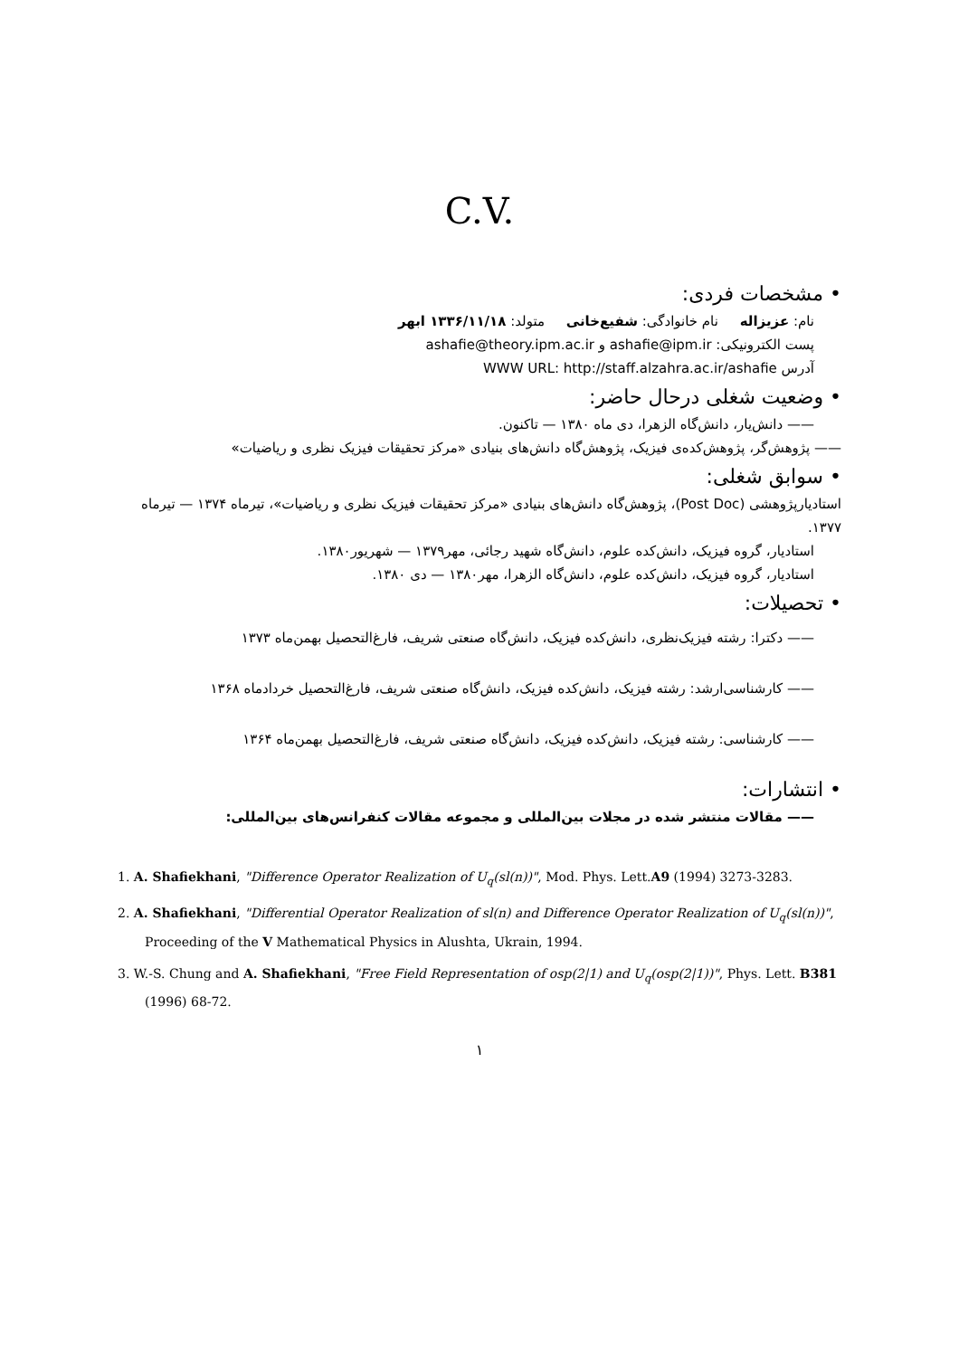C.V.
• مشخصات فردی:
نام: عزیزاله نام خانوادگی: شفیع‌خانی متولد: ۱۳۳۶/۱۱/۱۸ ابهر
پست الکترونیکی: ashafie@ipm.ir و ashafie@theory.ipm.ac.ir
آدرس WWW URL: http://staff.alzahra.ac.ir/ashafie
• وضعیت شغلی درحال حاضر:
—— دانش‌یار، دانش‌گاه الزهرا، دی ماه ۱۳۸۰ — تاکنون.
—— پژوهش‌گر، پژوهش‌کده‌ی فیزیک، پژوهش‌گاه دانش‌های بنیادی «مرکز تحقیقات فیزیک نظری و ریاضیات»
• سوابق شغلی:
استادیارپژوهشی (Post Doc)، پژوهش‌گاه دانش‌های بنیادی «مرکز تحقیقات فیزیک نظری و ریاضیات»، تیرماه ۱۳۷۴ — تیرماه ۱۳۷۷.
استادیار، گروه فیزیک، دانش‌کده علوم، دانش‌گاه شهید رجائی، مهر۱۳۷۹ — شهریور۱۳۸۰.
استادیار، گروه فیزیک، دانش‌کده علوم، دانش‌گاه الزهرا، مهر۱۳۸۰ — دی ۱۳۸۰.
• تحصیلات:
—— دکترا: رشته فیزیک‌نظری، دانش‌کده فیزیک، دانش‌گاه صنعتی شریف، فارغ‌التحصیل بهمن‌ماه ۱۳۷۳
—— کارشناسی‌ارشد: رشته فیزیک، دانش‌کده فیزیک، دانش‌گاه صنعتی شریف، فارغ‌التحصیل خردادماه ۱۳۶۸
—— کارشناسی: رشته فیزیک، دانش‌کده فیزیک، دانش‌گاه صنعتی شریف، فارغ‌التحصیل بهمن‌ماه ۱۳۶۴
• انتشارات:
—— مقالات منتشر شده در مجلات بین‌المللی و مجموعه مقالات کنفرانس‌های بین‌المللی:
1. A. Shafiekhani, "Difference Operator Realization of U<sub>q</sub>(sl(n))", Mod. Phys. Lett.A9 (1994) 3273-3283.
2. A. Shafiekhani, "Differential Operator Realization of sl(n) and Difference Operator Realization of U<sub>q</sub>(sl(n))", Proceeding of the V Mathematical Physics in Alushta, Ukrain, 1994.
3. W.-S. Chung and A. Shafiekhani, "Free Field Representation of osp(2|1) and U<sub>q</sub>(osp(2|1))", Phys. Lett. B381 (1996) 68-72.
۱